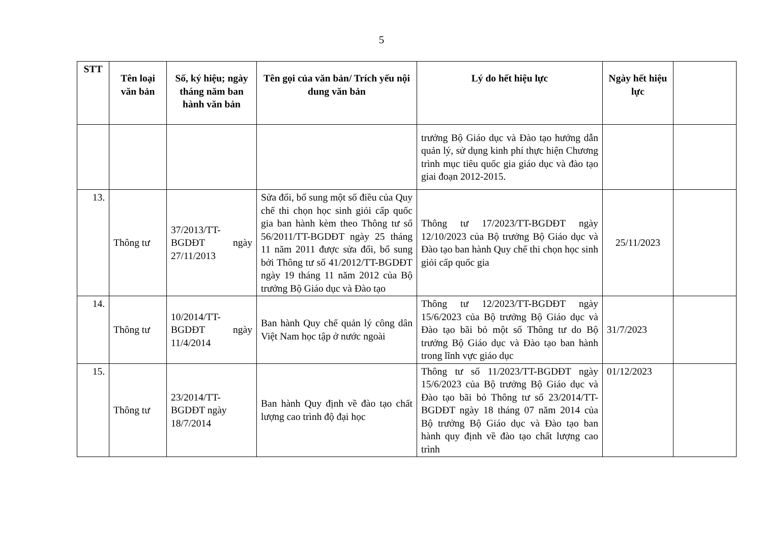5
| STT | Tên loại văn bản | Số, ký hiệu; ngày tháng năm ban hành văn bản | Tên gọi của văn bản/ Trích yếu nội dung văn bản | Lý do hết hiệu lực | Ngày hết hiệu lực | |
| --- | --- | --- | --- | --- | --- | --- |
| | | | | trưởng Bộ Giáo dục và Đào tạo hướng dẫn quản lý, sử dụng kinh phí thực hiện Chương trình mục tiêu quốc gia giáo dục và đào tạo giai đoạn 2012-2015. | | |
| 13. | Thông tư | 37/2013/TT-BGDĐT ngày 27/11/2013 | Sửa đổi, bổ sung một số điều của Quy chế thi chọn học sinh giỏi cấp quốc gia ban hành kèm theo Thông tư số 56/2011/TT-BGDĐT ngày 25 tháng 11 năm 2011 được sửa đổi, bổ sung bởi Thông tư số 41/2012/TT-BGDĐT ngày 19 tháng 11 năm 2012 của Bộ trưởng Bộ Giáo dục và Đào tạo | Thông tư 17/2023/TT-BGDĐT ngày 12/10/2023 của Bộ trưởng Bộ Giáo dục và Đào tạo ban hành Quy chế thi chọn học sinh giỏi cấp quốc gia | 25/11/2023 | |
| 14. | Thông tư | 10/2014/TT-BGDĐT ngày 11/4/2014 | Ban hành Quy chế quản lý công dân Việt Nam học tập ở nước ngoài | Thông tư 12/2023/TT-BGDĐT ngày 15/6/2023 của Bộ trưởng Bộ Giáo dục và Đào tạo bãi bỏ một số Thông tư do Bộ trưởng Bộ Giáo dục và Đào tạo ban hành trong lĩnh vực giáo dục | 31/7/2023 | |
| 15. | Thông tư | 23/2014/TT-BGDĐT ngày 18/7/2014 | Ban hành Quy định về đào tạo chất lượng cao trình độ đại học | Thông tư số 11/2023/TT-BGDĐT ngày 15/6/2023 của Bộ trưởng Bộ Giáo dục và Đào tạo bãi bỏ Thông tư số 23/2014/TT-BGDĐT ngày 18 tháng 07 năm 2014 của Bộ trưởng Bộ Giáo dục và Đào tạo ban hành quy định về đào tạo chất lượng cao trình | 01/12/2023 | |